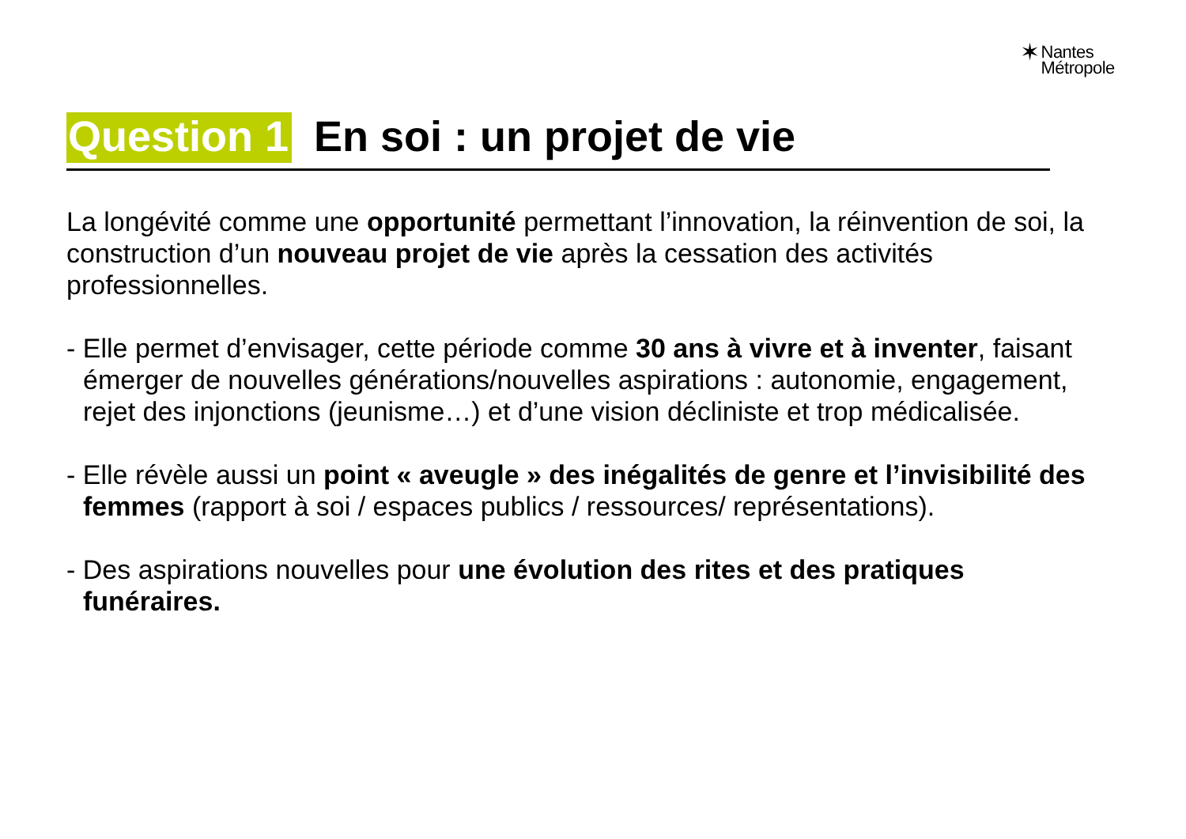✶Nantes
Métropole
Question 1 En soi : un projet de vie
La longévité comme une opportunité permettant l’innovation, la réinvention de soi, la construction d’un nouveau projet de vie après la cessation des activités professionnelles.
- Elle permet d’envisager, cette période comme 30 ans à vivre et à inventer, faisant émerger de nouvelles générations/nouvelles aspirations : autonomie, engagement, rejet des injonctions (jeunisme…) et d’une vision décliniste et trop médicalisée.
- Elle révèle aussi un point « aveugle » des inégalités de genre et l’invisibilité des femmes (rapport à soi / espaces publics / ressources/ représentations).
- Des aspirations nouvelles pour une évolution des rites et des pratiques funéraires.